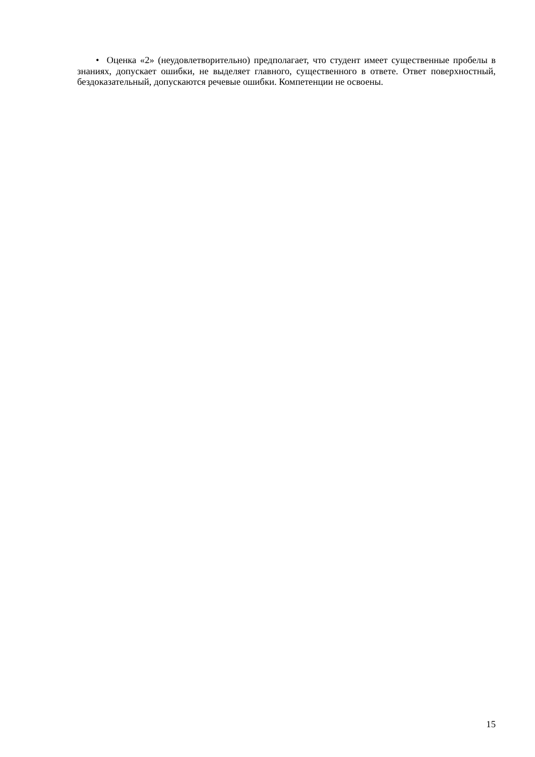• Оценка «2» (неудовлетворительно) предполагает, что студент имеет существенные пробелы в знаниях, допускает ошибки, не выделяет главного, существенного в ответе. Ответ поверхностный, бездоказательный, допускаются речевые ошибки. Компетенции не освоены.
15